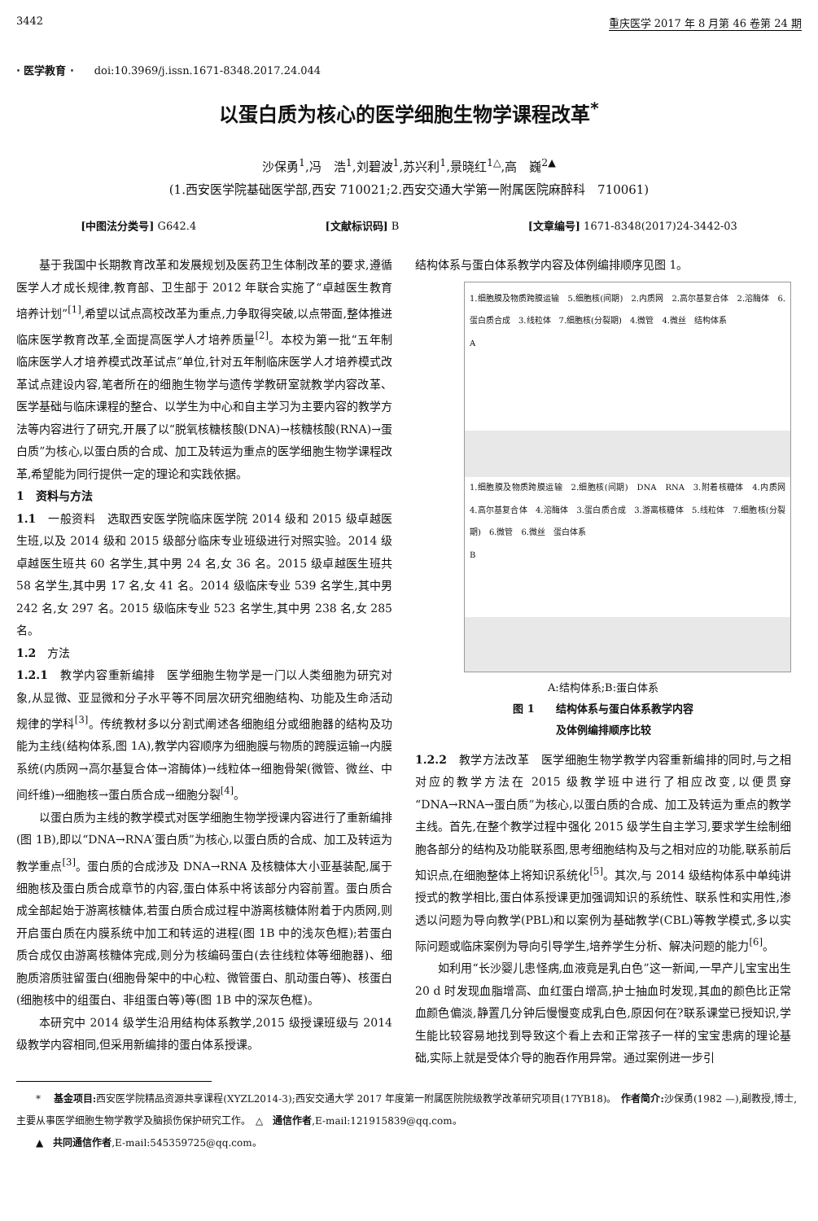3442 重庆医学 2017 年 8 月第 46 卷第 24 期
· 医学教育 · doi:10.3969/j.issn.1671-8348.2017.24.044
以蛋白质为核心的医学细胞生物学课程改革<sup>*</sup>
沙保勇<sup>1</sup>,冯　浩<sup>1</sup>,刘碧波<sup>1</sup>,苏兴利<sup>1</sup>,景晓红<sup>1△</sup>,高　巍<sup>2▲</sup>
(1.西安医学院基础医学部,西安 710021;2.西安交通大学第一附属医院麻醉科　710061)
[中图法分类号] G642.4 [文献标识码] B [文章编号] 1671-8348(2017)24-3442-03
基于我国中长期教育改革和发展规划及医药卫生体制改革的要求,遵循医学人才成长规律,教育部、卫生部于 2012 年联合实施了“卓越医生教育培养计划”<sup>[1]</sup>,希望以试点高校改革为重点,力争取得突破,以点带面,整体推进临床医学教育改革,全面提高医学人才培养质量<sup>[2]</sup>。本校为第一批“五年制临床医学人才培养模式改革试点”单位,针对五年制临床医学人才培养模式改革试点建设内容,笔者所在的细胞生物学与遗传学教研室就教学内容改革、医学基础与临床课程的整合、以学生为中心和自主学习为主要内容的教学方法等内容进行了研究,开展了以“脱氧核糖核酸(DNA)→核糖核酸(RNA)→蛋白质”为核心,以蛋白质的合成、加工及转运为重点的医学细胞生物学课程改革,希望能为同行提供一定的理论和实践依据。
1　资料与方法
1.1　一般资料　选取西安医学院临床医学院 2014 级和 2015 级卓越医生班,以及 2014 级和 2015 级部分临床专业班级进行对照实验。2014 级卓越医生班共 60 名学生,其中男 24 名,女 36 名。2015 级卓越医生班共 58 名学生,其中男 17 名,女 41 名。2014 级临床专业 539 名学生,其中男 242 名,女 297 名。2015 级临床专业 523 名学生,其中男 238 名,女 285 名。
1.2　方法
1.2.1　教学内容重新编排　医学细胞生物学是一门以人类细胞为研究对象,从显微、亚显微和分子水平等不同层次研究细胞结构、功能及生命活动规律的学科<sup>[3]</sup>。传统教材多以分割式阐述各细胞组分或细胞器的结构及功能为主线(结构体系,图 1A),教学内容顺序为细胞膜与物质的跨膜运输→内膜系统(内质网→高尔基复合体→溶酶体)→线粒体→细胞骨架(微管、微丝、中间纤维)→细胞核→蛋白质合成→细胞分裂<sup>[4]</sup>。
以蛋白质为主线的教学模式对医学细胞生物学授课内容进行了重新编排(图 1B),即以“DNA→RNA′蛋白质”为核心,以蛋白质的合成、加工及转运为教学重点<sup>[3]</sup>。蛋白质的合成涉及 DNA→RNA 及核糖体大小亚基装配,属于细胞核及蛋白质合成章节的内容,蛋白体系中将该部分内容前置。蛋白质合成全部起始于游离核糖体,若蛋白质合成过程中游离核糖体附着于内质网,则开启蛋白质在内膜系统中加工和转运的进程(图 1B 中的浅灰色框);若蛋白质合成仅由游离核糖体完成,则分为核编码蛋白(去往线粒体等细胞器)、细胞质溶质驻留蛋白(细胞骨架中的中心粒、微管蛋白、肌动蛋白等)、核蛋白(细胞核中的组蛋白、非组蛋白等)等(图 1B 中的深灰色框)。
本研究中 2014 级学生沿用结构体系教学,2015 级授课班级与 2014 级教学内容相同,但采用新编排的蛋白体系授课。
结构体系与蛋白体系教学内容及体例编排顺序见图 1。
1.细胞膜及物质跨膜运输　5.细胞核(间期)　2.内质网　2.高尔基复合体　2.溶酶体　6.蛋白质合成　3.线粒体　7.细胞核(分裂期)　4.微管　4.微丝　结构体系
A
1.细胞膜及物质跨膜运输　2.细胞核(间期)　DNA　RNA　3.附着核糖体　4.内质网　4.高尔基复合体　4.溶酶体　3.蛋白质合成　3.游离核糖体　5.线粒体　7.细胞核(分裂期)　6.微管　6.微丝　蛋白体系
B
A:结构体系;B:蛋白体系
图 1　　结构体系与蛋白体系教学内容
及体例编排顺序比较
1.2.2　教学方法改革　医学细胞生物学教学内容重新编排的同时,与之相对应的教学方法在 2015 级教学班中进行了相应改变,以便贯穿“DNA→RNA→蛋白质”为核心,以蛋白质的合成、加工及转运为重点的教学主线。首先,在整个教学过程中强化 2015 级学生自主学习,要求学生绘制细胞各部分的结构及功能联系图,思考细胞结构及与之相对应的功能,联系前后知识点,在细胞整体上将知识系统化<sup>[5]</sup>。其次,与 2014 级结构体系中单纯讲授式的教学相比,蛋白体系授课更加强调知识的系统性、联系性和实用性,渗透以问题为导向教学(PBL)和以案例为基础教学(CBL)等教学模式,多以实际问题或临床案例为导向引导学生,培养学生分析、解决问题的能力<sup>[6]</sup>。
如利用“长沙婴儿患怪病,血液竟是乳白色”这一新闻,一早产儿宝宝出生 20 d 时发现血脂增高、血红蛋白增高,护士抽血时发现,其血的颜色比正常血颜色偏淡,静置几分钟后慢慢变成乳白色,原因何在?联系课堂已授知识,学生能比较容易地找到导致这个看上去和正常孩子一样的宝宝患病的理论基础,实际上就是受体介导的胞吞作用异常。通过案例进一步引
* 　基金项目: 西安医学院精品资源共享课程(XYZL2014-3);西安交通大学 2017 年度第一附属医院院级教学改革研究项目(17YB18)。　作者简介: 沙保勇(1982 —),副教授,博士,主要从事医学细胞生物学教学及脑损伤保护研究工作。　△　通信作者,E-mail:121915839@qq.com。
▲　共同通信作者,E-mail:545359725@qq.com。